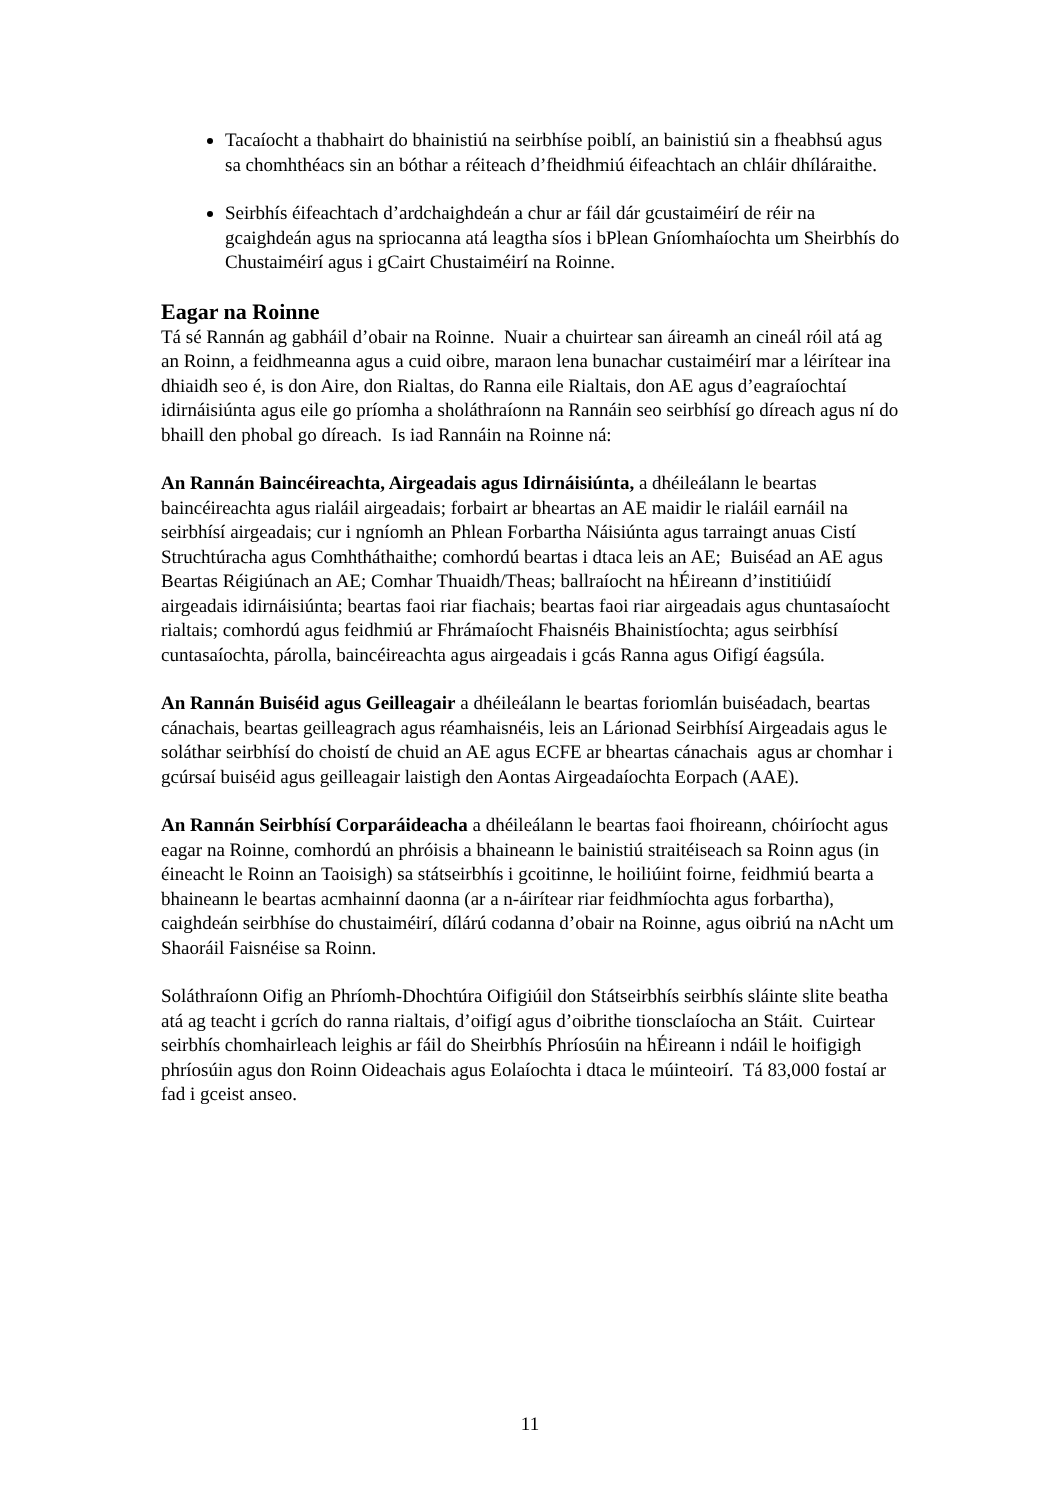Tacaíocht a thabhairt do bhainistiú na seirbhíse poiblí, an bainistiú sin a fheabhsú agus sa chomhthéacs sin an bóthar a réiteach d’fheidhmiú éifeachtach an chláir dhíláraithe.
Seirbhís éifeachtach d’ardchaighdeán a chur ar fáil dár gcustaiméirí de réir na gcaighdeán agus na spriocanna atá leagtha síos i bPlean Gníomhaíochta um Sheirbhís do Chustaiméirí agus i gCairt Chustaiméirí na Roinne.
Eagar na Roinne
Tá sé Rannán ag gabháil d’obair na Roinne. Nuair a chuirtear san áireamh an cineál róil atá ag an Roinn, a feidhmeanna agus a cuid oibre, maraon lena bunachar custaiméirí mar a léirítear ina dhiaidh seo é, is don Aire, don Rialtas, do Ranna eile Rialtais, don AE agus d’eagraíochtaí idirnáisiúnta agus eile go príomha a sholáthraíonn na Rannáin seo seirbhísí go díreach agus ní do bhaill den phobal go díreach. Is iad Rannáin na Roinne ná:
An Rannán Baincéireachta, Airgeadais agus Idirnáisiúnta, a dhéileálann le beartas baincéireachta agus rialáil airgeadais; forbairt ar bheartas an AE maidir le rialáil earnáil na seirbhísí airgeadais; cur i ngníomh an Phlean Forbartha Náisiúnta agus tarraingt anuas Cistí Struchtúracha agus Comhtháthaithe; comhordú beartas i dtaca leis an AE; Buiséad an AE agus Beartas Réigiúnach an AE; Comhar Thuaidh/Theas; ballraíocht na hÉireann d’institiúidí airgeadais idirnáisiúnta; beartas faoi riar fiachais; beartas faoi riar airgeadais agus chuntasaíocht rialtais; comhordú agus feidhmiú ar Fhrámaíocht Fhaisnéis Bhainistíochta; agus seirbhísí cuntasaíochta, párolla, baincéireachta agus airgeadais i gcás Ranna agus Oifigí éagsúla.
An Rannán Buiséid agus Geilleagair a dhéileálann le beartas foriomlán buiséadach, beartas cánachais, beartas geilleagrach agus réamhaisnéis, leis an Lárionad Seirbhísí Airgeadais agus le soláthar seirbhísí do choistí de chuid an AE agus ECFE ar bheartas cánachais agus ar chomhar i gcúrsaí buiséid agus geilleagair laistigh den Aontas Airgeadaíochta Eorpach (AAE).
An Rannán Seirbhísí Corparáideacha a dhéileálann le beartas faoi fhoireann, chóiríocht agus eagar na Roinne, comhordú an phróisis a bhaineann le bainistiú straitéiseach sa Roinn agus (in éineacht le Roinn an Taoisigh) sa státseirbhís i gcoitinne, le hoiliúint foirne, feidhmiú bearta a bhaineann le beartas acmhainní daonna (ar a n-áirítear riar feidhmíochta agus forbartha), caighdeán seirbhíse do chustaiméirí, dílárú codanna d’obair na Roinne, agus oibriú na nAcht um Shaoráil Faisnéise sa Roinn.
Soláthraíonn Oifig an Phríomh-Dhochtúra Oifigiúil don Státseirbhís seirbhís sláinte slite beatha atá ag teacht i gcrích do ranna rialtais, d’oifigí agus d’oibrithe tionsclaíocha an Stáit. Cuirtear seirbhís chomhairleach leighis ar fáil do Sheirbhís Phríosúin na hÉireann i ndáil le hoifigigh phríosúin agus don Roinn Oideachais agus Eolaíochta i dtaca le múinteoirí. Tá 83,000 fostaí ar fad i gceist anseo.
11